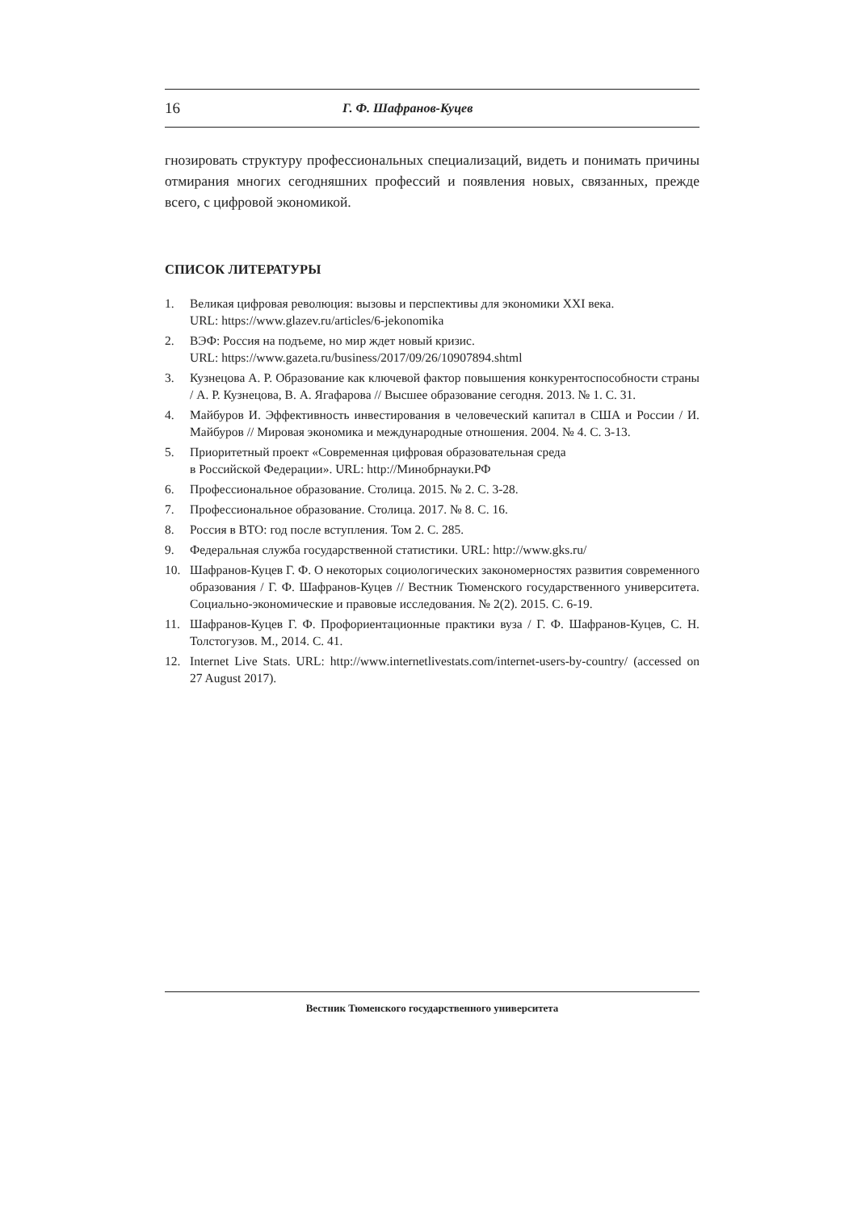16 Г. Ф. Шафранов-Куцев
гнозировать структуру профессиональных специализаций, видеть и понимать причины отмирания многих сегодняшних профессий и появления новых, связанных, прежде всего, с цифровой экономикой.
СПИСОК ЛИТЕРАТУРЫ
1. Великая цифровая революция: вызовы и перспективы для экономики XXI века.
URL: https://www.glazev.ru/articles/6-jekonomika
2. ВЭФ: Россия на подъеме, но мир ждет новый кризис.
URL: https://www.gazeta.ru/business/2017/09/26/10907894.shtml
3. Кузнецова А. Р. Образование как ключевой фактор повышения конкурентоспособности страны / А. Р. Кузнецова, В. А. Ягафарова // Высшее образование сегодня. 2013. № 1. С. 31.
4. Майбуров И. Эффективность инвестирования в человеческий капитал в США и России / И. Майбуров // Мировая экономика и международные отношения. 2004. № 4. С. 3-13.
5. Приоритетный проект «Современная цифровая образовательная среда
в Российской Федерации». URL: http://Минобрнауки.РФ
6. Профессиональное образование. Столица. 2015. № 2. С. 3-28.
7. Профессиональное образование. Столица. 2017. № 8. С. 16.
8. Россия в ВТО: год после вступления. Том 2. С. 285.
9. Федеральная служба государственной статистики. URL: http://www.gks.ru/
10. Шафранов-Куцев Г. Ф. О некоторых социологических закономерностях развития современного образования / Г. Ф. Шафранов-Куцев // Вестник Тюменского государственного университета. Социально-экономические и правовые исследования. № 2(2). 2015. С. 6-19.
11. Шафранов-Куцев Г. Ф. Профориентационные практики вуза / Г. Ф. Шафранов-Куцев, С. Н. Толстогузов. М., 2014. С. 41.
12. Internet Live Stats. URL: http://www.internetlivestats.com/internet-users-by-country/ (accessed on 27 August 2017).
Вестник Тюменского государственного университета